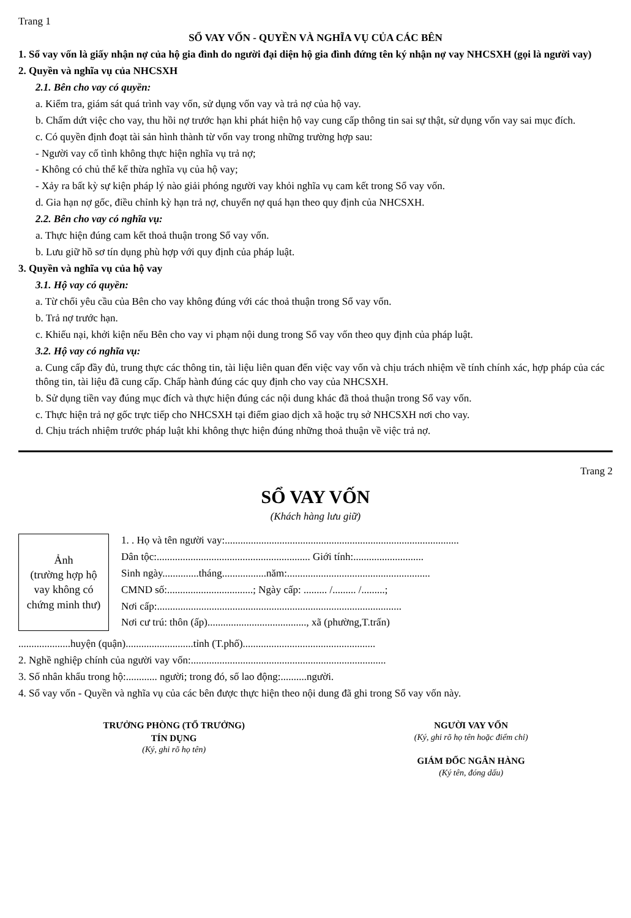Trang 1
SỔ VAY VỐN - QUYỀN VÀ NGHĨA VỤ CỦA CÁC BÊN
1. Sổ vay vốn là giấy nhận nợ của hộ gia đình do người đại diện hộ gia đình đứng tên ký nhận nợ vay NHCSXH (gọi là người vay)
2. Quyền và nghĩa vụ của NHCSXH
2.1. Bên cho vay có quyền:
a. Kiểm tra, giám sát quá trình vay vốn, sử dụng vốn vay và trả nợ của hộ vay.
b. Chấm dứt việc cho vay, thu hồi nợ trước hạn khi phát hiện hộ vay cung cấp thông tin sai sự thật, sử dụng vốn vay sai mục đích.
c. Có quyền định đoạt tài sản hình thành từ vốn vay trong những trường hợp sau:
- Người vay cố tình không thực hiện nghĩa vụ trả nợ;
- Không có chủ thể kế thừa nghĩa vụ của hộ vay;
- Xảy ra bất kỳ sự kiện pháp lý nào giải phóng người vay khỏi nghĩa vụ cam kết trong Sổ vay vốn.
d. Gia hạn nợ gốc, điều chỉnh kỳ hạn trả nợ, chuyển nợ quá hạn theo quy định của NHCSXH.
2.2. Bên cho vay có nghĩa vụ:
a. Thực hiện đúng cam kết thoả thuận trong Sổ vay vốn.
b. Lưu giữ hồ sơ tín dụng phù hợp với quy định của pháp luật.
3. Quyền và nghĩa vụ của hộ vay
3.1. Hộ vay có quyền:
a. Từ chối yêu cầu của Bên cho vay không đúng với các thoả thuận trong Sổ vay vốn.
b. Trả nợ trước hạn.
c. Khiếu nại, khởi kiện nếu Bên cho vay vi phạm nội dung trong Sổ vay vốn theo quy định của pháp luật.
3.2. Hộ vay có nghĩa vụ:
a. Cung cấp đầy đủ, trung thực các thông tin, tài liệu liên quan đến việc vay vốn và chịu trách nhiệm về tính chính xác, hợp pháp của các thông tin, tài liệu đã cung cấp. Chấp hành đúng các quy định cho vay của NHCSXH.
b. Sử dụng tiền vay đúng mục đích và thực hiện đúng các nội dung khác đã thoả thuận trong Sổ vay vốn.
c. Thực hiện trả nợ gốc trực tiếp cho NHCSXH tại điểm giao dịch xã hoặc trụ sở NHCSXH nơi cho vay.
d. Chịu trách nhiệm trước pháp luật khi không thực hiện đúng những thoả thuận về việc trả nợ.
Trang 2
SỔ VAY VỐN
(Khách hàng lưu giữ)
Ảnh
(trường hợp hộ vay không có chứng minh thư)
1. . Họ và tên người vay:..........................................................................................
Dân tộc:........................................................... Giới tính:...........................
Sinh ngày..............tháng.................năm:.......................................................
CMND số:.................................; Ngày cấp: ......... /......... /.........;
Nơi cấp:..............................................................................................
Nơi cư trú: thôn (ấp)......................................, xã (phường,T.trấn)
....................huyện (quận)..........................tỉnh (T.phố)...................................................
2. Nghề nghiệp chính của người vay vốn:...........................................................................
3. Số nhân khẩu trong hộ:............ người; trong đó, số lao động:..........người.
4. Sổ vay vốn - Quyền và nghĩa vụ của các bên được thực hiện theo nội dung đã ghi trong Sổ vay vốn này.
TRƯỞNG PHÒNG (TỔ TRƯỞNG)
TÍN DỤNG
(Ký, ghi rõ họ tên)
NGƯỜI VAY VỐN
(Ký, ghi rõ họ tên hoặc điểm chỉ)
GIÁM ĐỐC NGÂN HÀNG
(Ký tên, đóng dấu)